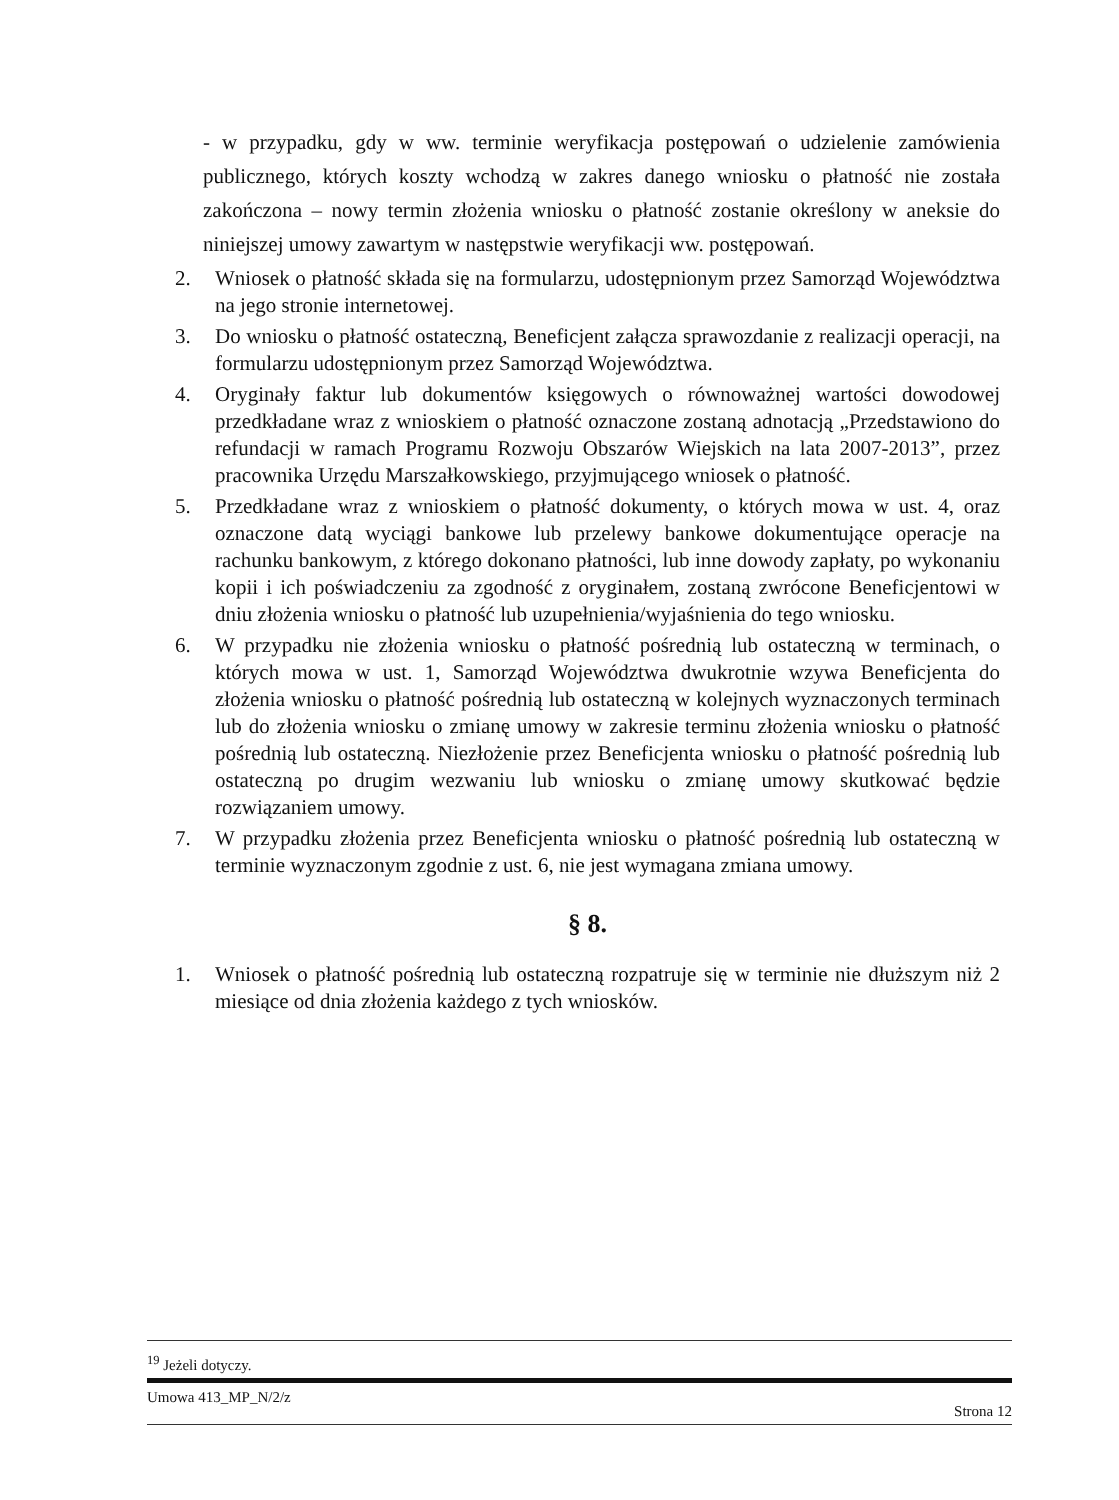- w przypadku, gdy w ww. terminie weryfikacja postępowań o udzielenie zamówienia publicznego, których koszty wchodzą w zakres danego wniosku o płatność nie została zakończona – nowy termin złożenia wniosku o płatność zostanie określony w aneksie do niniejszej umowy zawartym w następstwie weryfikacji ww. postępowań.
2. Wniosek o płatność składa się na formularzu, udostępnionym przez Samorząd Województwa na jego stronie internetowej.
3. Do wniosku o płatność ostateczną, Beneficjent załącza sprawozdanie z realizacji operacji, na formularzu udostępnionym przez Samorząd Województwa.
4. Oryginały faktur lub dokumentów księgowych o równoważnej wartości dowodowej przedkładane wraz z wnioskiem o płatność oznaczone zostaną adnotacją „Przedstawiono do refundacji w ramach Programu Rozwoju Obszarów Wiejskich na lata 2007-2013”, przez pracownika Urzędu Marszałkowskiego, przyjmującego wniosek o płatność.
5. Przedkładane wraz z wnioskiem o płatność dokumenty, o których mowa w ust. 4, oraz oznaczone datą wyciągi bankowe lub przelewy bankowe dokumentujące operacje na rachunku bankowym, z którego dokonano płatności, lub inne dowody zapłaty, po wykonaniu kopii i ich poświadczeniu za zgodność z oryginałem, zostaną zwrócone Beneficjentowi w dniu złożenia wniosku o płatność lub uzupełnienia/wyjaśnienia do tego wniosku.
6. W przypadku nie złożenia wniosku o płatność pośrednią lub ostateczną w terminach, o których mowa w ust. 1, Samorząd Województwa dwukrotnie wzywa Beneficjenta do złożenia wniosku o płatność pośrednią lub ostateczną w kolejnych wyznaczonych terminach lub do złożenia wniosku o zmianę umowy w zakresie terminu złożenia wniosku o płatność pośrednią lub ostateczną. Niezłożenie przez Beneficjenta wniosku o płatność pośrednią lub ostateczną po drugim wezwaniu lub wniosku o zmianę umowy skutkować będzie rozwiązaniem umowy.
7. W przypadku złożenia przez Beneficjenta wniosku o płatność pośrednią lub ostateczną w terminie wyznaczonym zgodnie z ust. 6, nie jest wymagana zmiana umowy.
§ 8.
1. Wniosek o płatność pośrednią lub ostateczną rozpatruje się w terminie nie dłuższym niż 2 miesiące od dnia złożenia każdego z tych wniosków.
<sup>19</sup> Jeżeli dotyczy.
Umowa 413_MP_N/2/z Strona 12